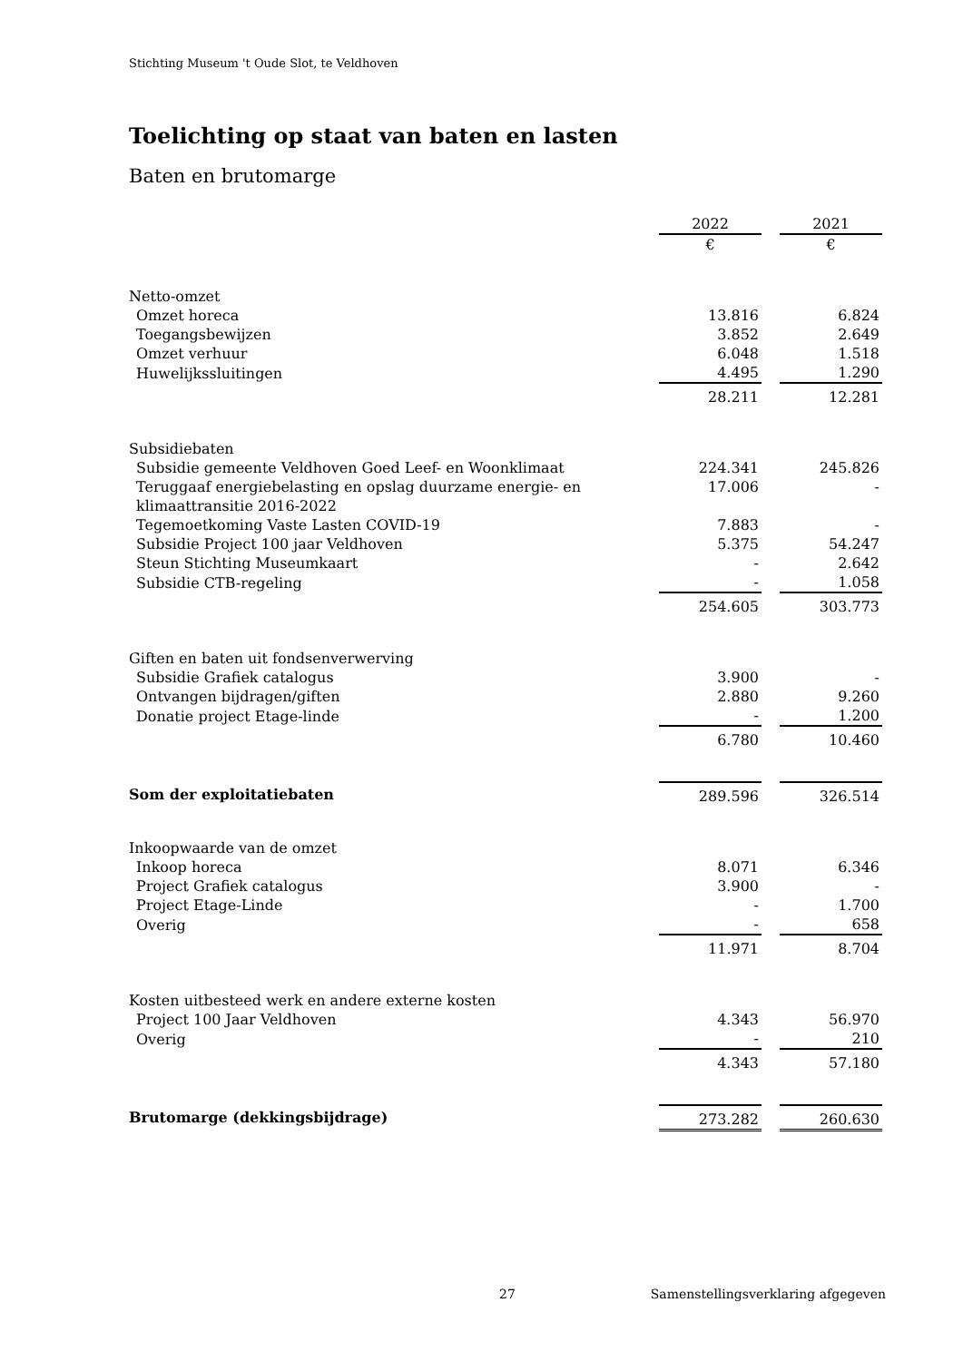Stichting Museum 't Oude Slot, te Veldhoven
Toelichting op staat van baten en lasten
Baten en brutomarge
| | 2022 | | 2021 |
| | € | | € |
| Netto-omzet | | | |
| Omzet horeca | 13.816 | | 6.824 |
| Toegangsbewijzen | 3.852 | | 2.649 |
| Omzet verhuur | 6.048 | | 1.518 |
| Huwelijkssluitingen | 4.495 | | 1.290 |
| | 28.211 | | 12.281 |
| Subsidiebaten | | | |
| Subsidie gemeente Veldhoven Goed Leef- en Woonklimaat | 224.341 | | 245.826 |
| Teruggaaf energiebelasting en opslag duurzame energie- en klimaattransitie 2016-2022 | 17.006 | | - |
| Tegemoetkoming Vaste Lasten COVID-19 | 7.883 | | - |
| Subsidie Project 100 jaar Veldhoven | 5.375 | | 54.247 |
| Steun Stichting Museumkaart | - | | 2.642 |
| Subsidie CTB-regeling | - | | 1.058 |
| | 254.605 | | 303.773 |
| Giften en baten uit fondsenverwerving | | | |
| Subsidie Grafiek catalogus | 3.900 | | - |
| Ontvangen bijdragen/giften | 2.880 | | 9.260 |
| Donatie project Etage-linde | - | | 1.200 |
| | 6.780 | | 10.460 |
| Som der exploitatiebaten | 289.596 | | 326.514 |
| Inkoopwaarde van de omzet | | | |
| Inkoop horeca | 8.071 | | 6.346 |
| Project Grafiek catalogus | 3.900 | | - |
| Project Etage-Linde | - | | 1.700 |
| Overig | - | | 658 |
| | 11.971 | | 8.704 |
| Kosten uitbesteed werk en andere externe kosten | | | |
| Project 100 Jaar Veldhoven | 4.343 | | 56.970 |
| Overig | - | | 210 |
| | 4.343 | | 57.180 |
| Brutomarge (dekkingsbijdrage) | 273.282 | | 260.630 |
27 Samenstellingsverklaring afgegeven